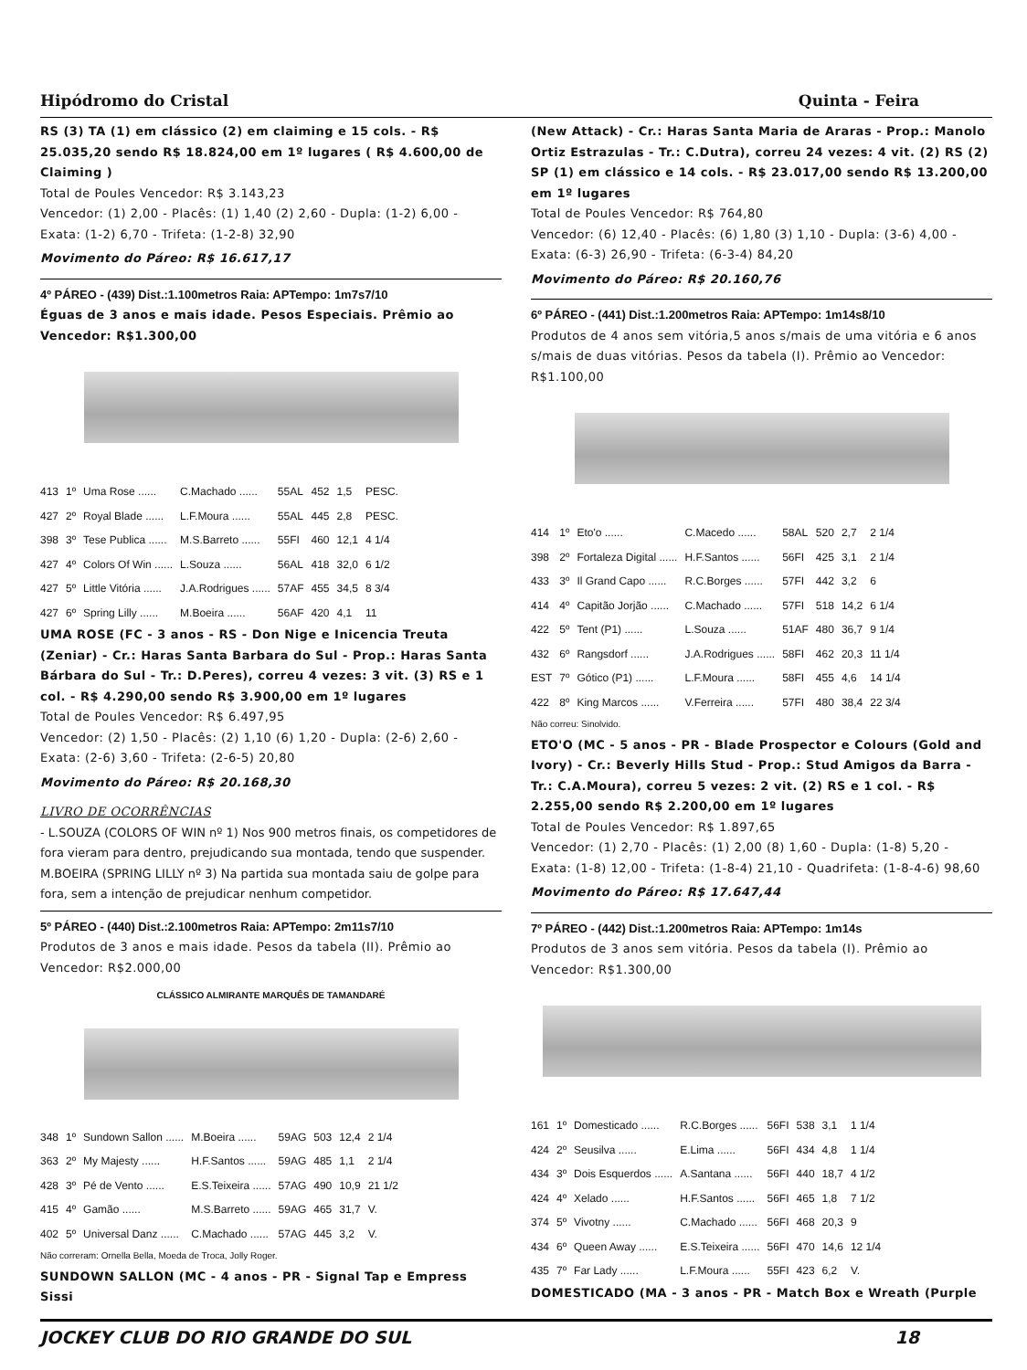Hipódromo do Cristal Quinta - Feira
RS (3) TA (1) em clássico (2) em claiming e 15 cols. - R$ 25.035,20 sendo R$ 18.824,00 em 1º lugares ( R$ 4.600,00 de Claiming )
Total de Poules Vencedor: R$ 3.143,23
Vencedor: (1) 2,00 - Placês: (1) 1,40 (2) 2,60 - Dupla: (1-2) 6,00 - Exata: (1-2) 6,70 - Trifeta: (1-2-8) 32,90
Movimento do Páreo: R$ 16.617,17
4º PÁREO - (439) Dist.:1.100metros Raia: APTempo: 1m7s7/10
Éguas de 3 anos e mais idade. Pesos Especiais. Prêmio ao Vencedor: R$1.300,00
| 413 | 1º | Uma Rose ...... | C.Machado ...... | 55AL | 452 | 1,5 | PESC. |
| 427 | 2º | Royal Blade ...... | L.F.Moura ...... | 55AL | 445 | 2,8 | PESC. |
| 398 | 3º | Tese Publica ...... | M.S.Barreto ...... | 55FI | 460 | 12,1 | 4 1/4 |
| 427 | 4º | Colors Of Win ...... | L.Souza ...... | 56AL | 418 | 32,0 | 6 1/2 |
| 427 | 5º | Little Vitória ...... | J.A.Rodrigues ...... | 57AF | 455 | 34,5 | 8 3/4 |
| 427 | 6º | Spring Lilly ...... | M.Boeira ...... | 56AF | 420 | 4,1 | 11 |
UMA ROSE (FC - 3 anos - RS - Don Nige e Inicencia Treuta (Zeniar) - Cr.: Haras Santa Barbara do Sul - Prop.: Haras Santa Bárbara do Sul - Tr.: D.Peres), correu 4 vezes: 3 vit. (3) RS e 1 col. - R$ 4.290,00 sendo R$ 3.900,00 em 1º lugares
Total de Poules Vencedor: R$ 6.497,95
Vencedor: (2) 1,50 - Placês: (2) 1,10 (6) 1,20 - Dupla: (2-6) 2,60 - Exata: (2-6) 3,60 - Trifeta: (2-6-5) 20,80
Movimento do Páreo: R$ 20.168,30
LIVRO DE OCORRÊNCIAS
- L.SOUZA (COLORS OF WIN nº 1) Nos 900 metros finais, os competidores de fora vieram para dentro, prejudicando sua montada, tendo que suspender.
M.BOEIRA (SPRING LILLY nº 3) Na partida sua montada saiu de golpe para fora, sem a intenção de prejudicar nenhum competidor.
5º PÁREO - (440) Dist.:2.100metros Raia: APTempo: 2m11s7/10
Produtos de 3 anos e mais idade. Pesos da tabela (II). Prêmio ao Vencedor: R$2.000,00
CLÁSSICO ALMIRANTE MARQUÊS DE TAMANDARÉ
| 348 | 1º | Sundown Sallon ...... | M.Boeira ...... | 59AG | 503 | 12,4 | 2 1/4 |
| 363 | 2º | My Majesty ...... | H.F.Santos ...... | 59AG | 485 | 1,1 | 2 1/4 |
| 428 | 3º | Pé de Vento ...... | E.S.Teixeira ...... | 57AG | 490 | 10,9 | 21 1/2 |
| 415 | 4º | Gamão ...... | M.S.Barreto ...... | 59AG | 465 | 31,7 | V. |
| 402 | 5º | Universal Danz ...... | C.Machado ...... | 57AG | 445 | 3,2 | V. |
Não correram: Ornella Bella, Moeda de Troca, Jolly Roger.
SUNDOWN SALLON (MC - 4 anos - PR - Signal Tap e Empress Sissi
(New Attack) - Cr.: Haras Santa Maria de Araras - Prop.: Manolo Ortiz Estrazulas - Tr.: C.Dutra), correu 24 vezes: 4 vit. (2) RS (2) SP (1) em clássico e 14 cols. - R$ 23.017,00 sendo R$ 13.200,00 em 1º lugares
Total de Poules Vencedor: R$ 764,80
Vencedor: (6) 12,40 - Placês: (6) 1,80 (3) 1,10 - Dupla: (3-6) 4,00 - Exata: (6-3) 26,90 - Trifeta: (6-3-4) 84,20
Movimento do Páreo: R$ 20.160,76
6º PÁREO - (441) Dist.:1.200metros Raia: APTempo: 1m14s8/10
Produtos de 4 anos sem vitória,5 anos s/mais de uma vitória e 6 anos s/mais de duas vitórias. Pesos da tabela (I). Prêmio ao Vencedor: R$1.100,00
| 414 | 1º | Eto'o ...... | C.Macedo ...... | 58AL | 520 | 2,7 | 2 1/4 |
| 398 | 2º | Fortaleza Digital ...... | H.F.Santos ...... | 56FI | 425 | 3,1 | 2 1/4 |
| 433 | 3º | Il Grand Capo ...... | R.C.Borges ...... | 57FI | 442 | 3,2 | 6 |
| 414 | 4º | Capitão Jorjão ...... | C.Machado ...... | 57FI | 518 | 14,2 | 6 1/4 |
| 422 | 5º | Tent (P1) ...... | L.Souza ...... | 51AF | 480 | 36,7 | 9 1/4 |
| 432 | 6º | Rangsdorf ...... | J.A.Rodrigues ...... | 58FI | 462 | 20,3 | 11 1/4 |
| EST | 7º | Gótico (P1) ...... | L.F.Moura ...... | 58FI | 455 | 4,6 | 14 1/4 |
| 422 | 8º | King Marcos ...... | V.Ferreira ...... | 57FI | 480 | 38,4 | 22 3/4 |
Não correu: Sinolvido.
ETO'O (MC - 5 anos - PR - Blade Prospector e Colours (Gold and Ivory) - Cr.: Beverly Hills Stud - Prop.: Stud Amigos da Barra - Tr.: C.A.Moura), correu 5 vezes: 2 vit. (2) RS e 1 col. - R$ 2.255,00 sendo R$ 2.200,00 em 1º lugares
Total de Poules Vencedor: R$ 1.897,65
Vencedor: (1) 2,70 - Placês: (1) 2,00 (8) 1,60 - Dupla: (1-8) 5,20 - Exata: (1-8) 12,00 - Trifeta: (1-8-4) 21,10 - Quadrifeta: (1-8-4-6) 98,60
Movimento do Páreo: R$ 17.647,44
7º PÁREO - (442) Dist.:1.200metros Raia: APTempo: 1m14s
Produtos de 3 anos sem vitória. Pesos da tabela (I). Prêmio ao Vencedor: R$1.300,00
| 161 | 1º | Domesticado ...... | R.C.Borges ...... | 56FI | 538 | 3,1 | 1 1/4 |
| 424 | 2º | Seusilva ...... | E.Lima ...... | 56FI | 434 | 4,8 | 1 1/4 |
| 434 | 3º | Dois Esquerdos ...... | A.Santana ...... | 56FI | 440 | 18,7 | 4 1/2 |
| 424 | 4º | Xelado ...... | H.F.Santos ...... | 56FI | 465 | 1,8 | 7 1/2 |
| 374 | 5º | Vivotny ...... | C.Machado ...... | 56FI | 468 | 20,3 | 9 |
| 434 | 6º | Queen Away ...... | E.S.Teixeira ...... | 56FI | 470 | 14,6 | 12 1/4 |
| 435 | 7º | Far Lady ...... | L.F.Moura ...... | 55FI | 423 | 6,2 | V. |
DOMESTICADO (MA - 3 anos - PR - Match Box e Wreath (Purple
JOCKEY CLUB DO RIO GRANDE DO SUL 18